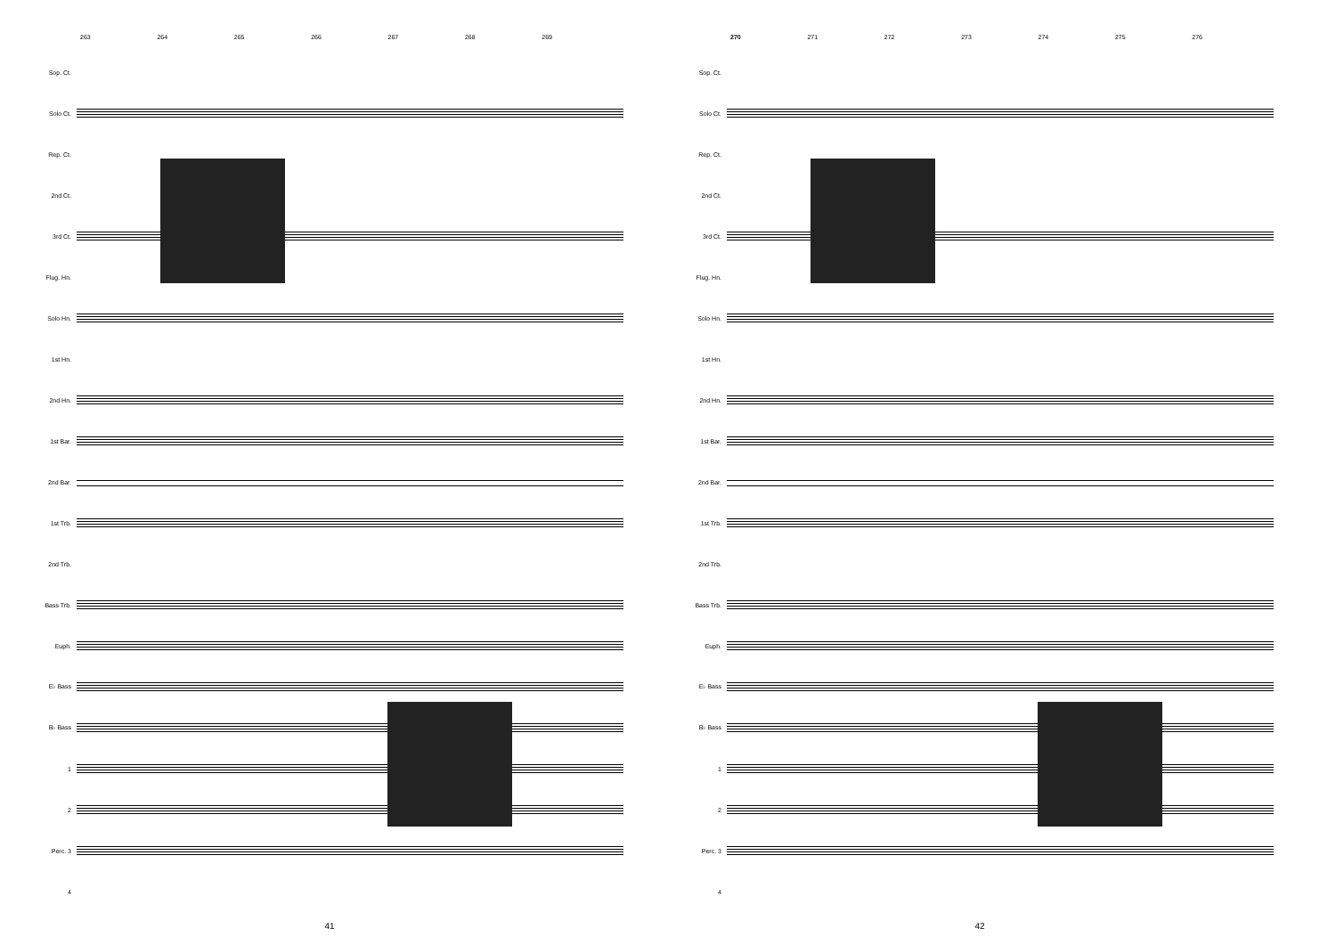263 264 265 266 267 268 269
Sop. Ct.
Solo Ct.
Rep. Ct.
2nd Ct.
3rd Ct.
Flug. Hn.
Solo Hn.
1st Hn.
2nd Hn.
1st Bar.
2nd Bar.
1st Trb.
2nd Trb.
Bass Trb.
Euph.
E♭ Bass
B♭ Bass
1
2
Perc. 3
4
41
270 271 272 273 274 275 276
Sop. Ct.
Solo Ct.
Rep. Ct.
2nd Ct.
3rd Ct.
Flug. Hn.
Solo Hn.
1st Hn.
2nd Hn.
1st Bar.
2nd Bar.
1st Trb.
2nd Trb.
Bass Trb.
Euph.
E♭ Bass
B♭ Bass
1
2
Perc. 3
4
42